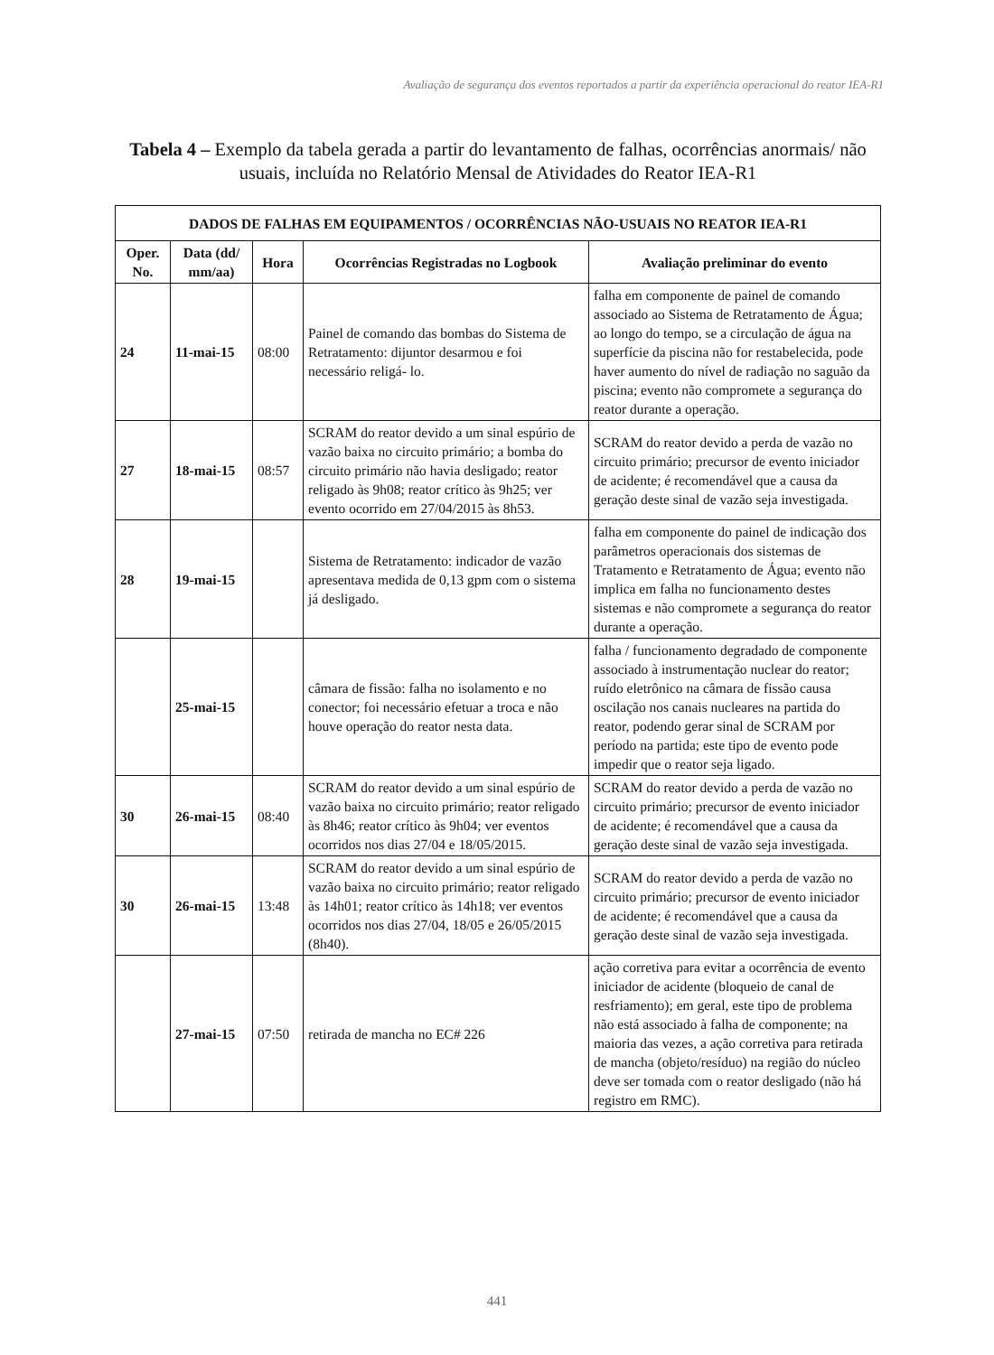Avaliação de segurança dos eventos reportados a partir da experiência operacional do reator IEA-R1
Tabela 4 – Exemplo da tabela gerada a partir do levantamento de falhas, ocorrências anormais/ não usuais, incluída no Relatório Mensal de Atividades do Reator IEA-R1
| DADOS DE FALHAS EM EQUIPAMENTOS / OCORRÊNCIAS NÃO-USUAIS NO REATOR IEA-R1 | | | | |
| --- | --- | --- | --- | --- |
| Oper. No. | Data (dd/ mm/aa) | Hora | Ocorrências Registradas no Logbook | Avaliação preliminar do evento |
| 24 | 11-mai-15 | 08:00 | Painel de comando das bombas do Sistema de Retratamento: dijuntor desarmou e foi necessário religá- lo. | falha em componente de painel de comando associado ao Sistema de Retratamento de Água; ao longo do tempo, se a circulação de água na superfície da piscina não for restabelecida, pode haver aumento do nível de radiação no saguão da piscina; evento não compromete a segurança do reator durante a operação. |
| 27 | 18-mai-15 | 08:57 | SCRAM do reator devido a um sinal espúrio de vazão baixa no circuito primário; a bomba do circuito primário não havia desligado; reator religado às 9h08; reator crítico às 9h25; ver evento ocorrido em 27/04/2015 às 8h53. | SCRAM do reator devido a perda de vazão no circuito primário; precursor de evento iniciador de acidente; é recomendável que a causa da geração deste sinal de vazão seja investigada. |
| 28 | 19-mai-15 | | Sistema de Retratamento: indicador de vazão apresentava medida de 0,13 gpm com o sistema já desligado. | falha em componente do painel de indicação dos parâmetros operacionais dos sistemas de Tratamento e Retratamento de Água; evento não implica em falha no funcionamento destes sistemas e não compromete a segurança do reator durante a operação. |
| | 25-mai-15 | | câmara de fissão: falha no isolamento e no conector; foi necessário efetuar a troca e não houve operação do reator nesta data. | falha / funcionamento degradado de componente associado à instrumentação nuclear do reator; ruído eletrônico na câmara de fissão causa oscilação nos canais nucleares na partida do reator, podendo gerar sinal de SCRAM por período na partida; este tipo de evento pode impedir que o reator seja ligado. |
| 30 | 26-mai-15 | 08:40 | SCRAM do reator devido a um sinal espúrio de vazão baixa no circuito primário; reator religado às 8h46; reator crítico às 9h04; ver eventos ocorridos nos dias 27/04 e 18/05/2015. | SCRAM do reator devido a perda de vazão no circuito primário; precursor de evento iniciador de acidente; é recomendável que a causa da geração deste sinal de vazão seja investigada. |
| 30 | 26-mai-15 | 13:48 | SCRAM do reator devido a um sinal espúrio de vazão baixa no circuito primário; reator religado às 14h01; reator crítico às 14h18; ver eventos ocorridos nos dias 27/04, 18/05 e 26/05/2015 (8h40). | SCRAM do reator devido a perda de vazão no circuito primário; precursor de evento iniciador de acidente; é recomendável que a causa da geração deste sinal de vazão seja investigada. |
| | 27-mai-15 | 07:50 | retirada de mancha no EC# 226 | ação corretiva para evitar a ocorrência de evento iniciador de acidente (bloqueio de canal de resfriamento); em geral, este tipo de problema não está associado à falha de componente; na maioria das vezes, a ação corretiva para retirada de mancha (objeto/resíduo) na região do núcleo deve ser tomada com o reator desligado (não há registro em RMC). |
441